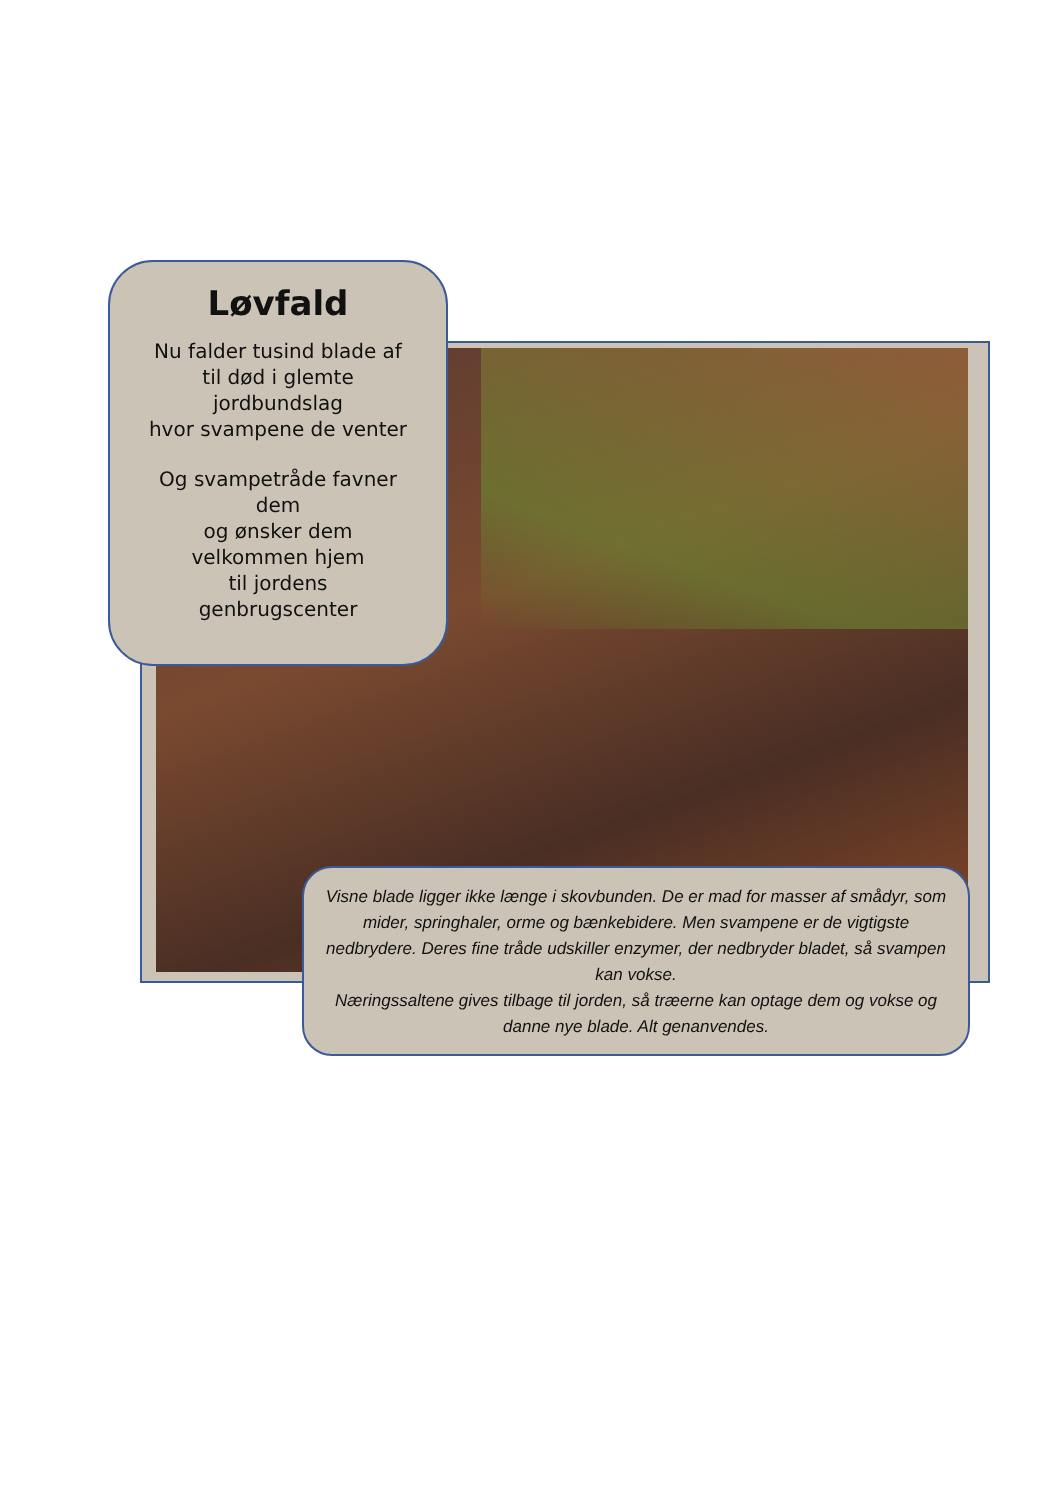Løvfald
Nu falder tusind blade af
til død i glemte
jordbundslag
hvor svampene de venter
Og svampetråde favner
dem
og ønsker dem
velkommen hjem
til jordens
genbrugscenter
Visne blade ligger ikke længe i skovbunden. De er mad for masser af smådyr, som mider, springhaler, orme og bænkebidere. Men svampene er de vigtigste nedbrydere. Deres fine tråde udskiller enzymer, der nedbryder bladet, så svampen kan vokse.
Næringssaltene gives tilbage til jorden, så træerne kan optage dem og vokse og danne nye blade. Alt genanvendes.